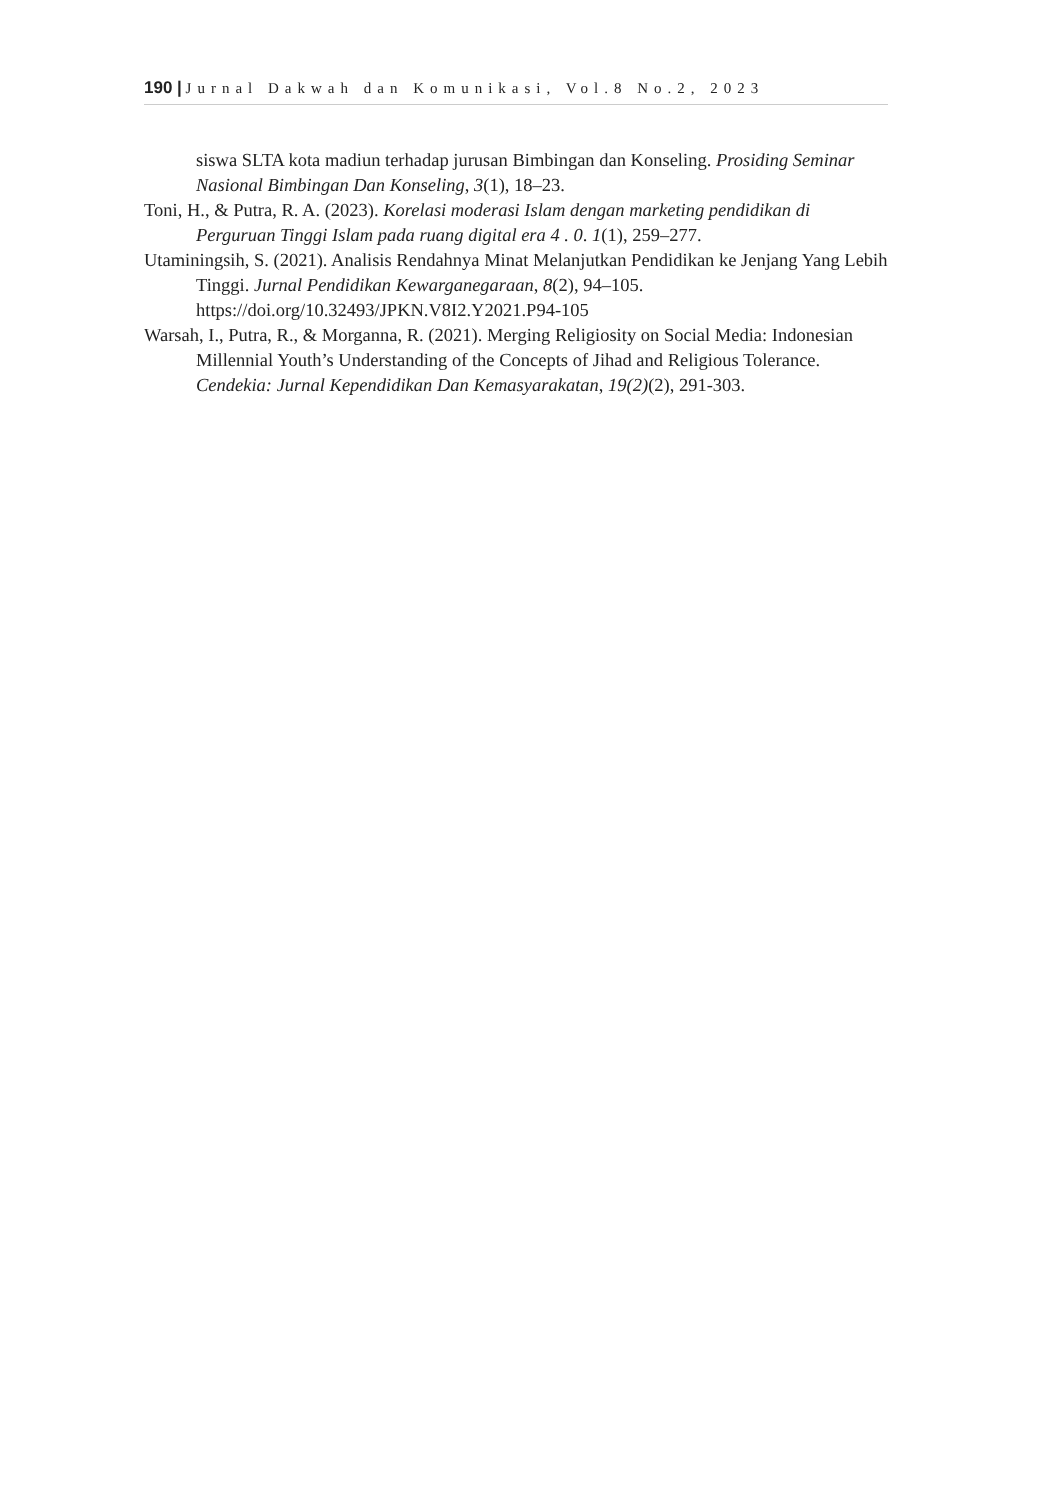190 | Jurnal Dakwah dan Komunikasi, Vol.8 No.2, 2023
siswa SLTA kota madiun terhadap jurusan Bimbingan dan Konseling. Prosiding Seminar Nasional Bimbingan Dan Konseling, 3(1), 18–23.
Toni, H., & Putra, R. A. (2023). Korelasi moderasi Islam dengan marketing pendidikan di Perguruan Tinggi Islam pada ruang digital era 4 . 0. 1(1), 259–277.
Utaminingsih, S. (2021). Analisis Rendahnya Minat Melanjutkan Pendidikan ke Jenjang Yang Lebih Tinggi. Jurnal Pendidikan Kewarganegaraan, 8(2), 94–105. https://doi.org/10.32493/JPKN.V8I2.Y2021.P94-105
Warsah, I., Putra, R., & Morganna, R. (2021). Merging Religiosity on Social Media: Indonesian Millennial Youth’s Understanding of the Concepts of Jihad and Religious Tolerance. Cendekia: Jurnal Kependidikan Dan Kemasyarakatan, 19(2)(2), 291-303.